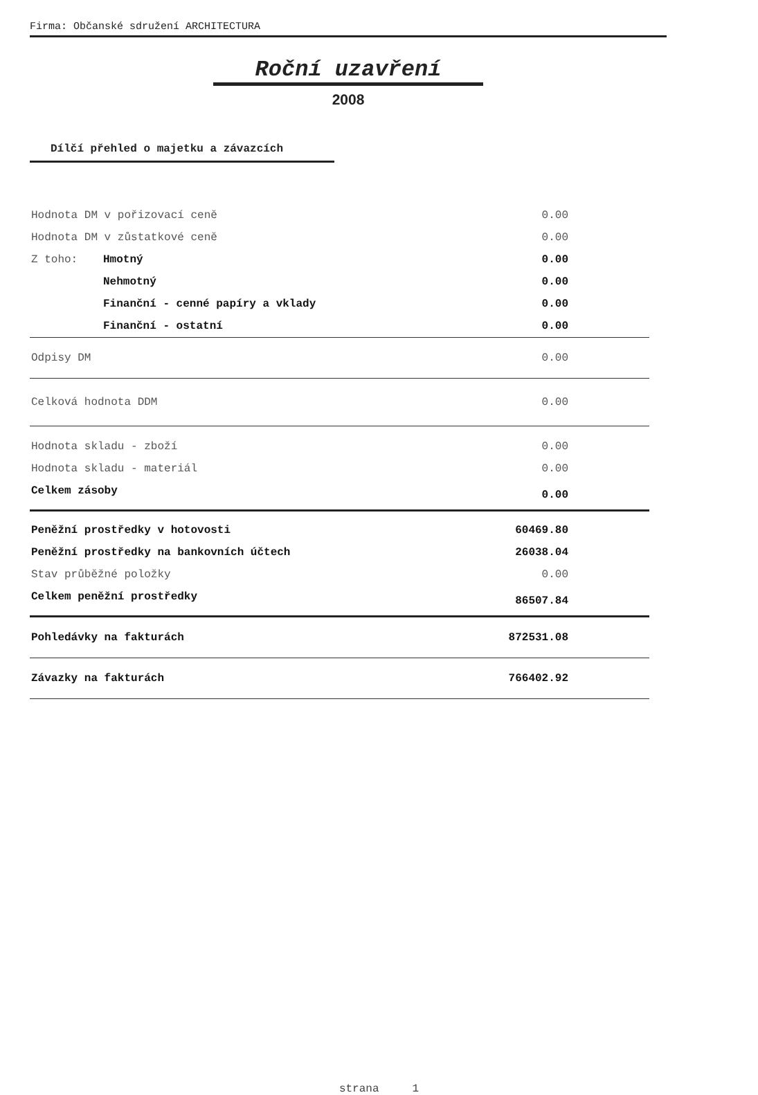Firma: Občanské sdružení ARCHITECTURA
Roční uzavření
2008
Dílčí přehled o majetku a závazcích
| Hodnota DM v pořizovací ceně | | 0.00 |
| Hodnota DM v zůstatkové ceně | | 0.00 |
| Z toho: | Hmotný | 0.00 |
| | Nehmotný | 0.00 |
| | Finanční - cenné papíry a vklady | 0.00 |
| | Finanční - ostatní | 0.00 |
| Odpisy DM | | 0.00 |
| Celková hodnota DDM | | 0.00 |
| Hodnota skladu - zboží | | 0.00 |
| Hodnota skladu - materiál | | 0.00 |
| Celkem zásoby | | 0.00 |
| Peněžní prostředky v hotovosti | | 60469.80 |
| Peněžní prostředky na bankovních účtech | | 26038.04 |
| Stav průběžné položky | | 0.00 |
| Celkem peněžní prostředky | | 86507.84 |
| Pohledávky na fakturách | | 872531.08 |
| Závazky na fakturách | | 766402.92 |
strana 1